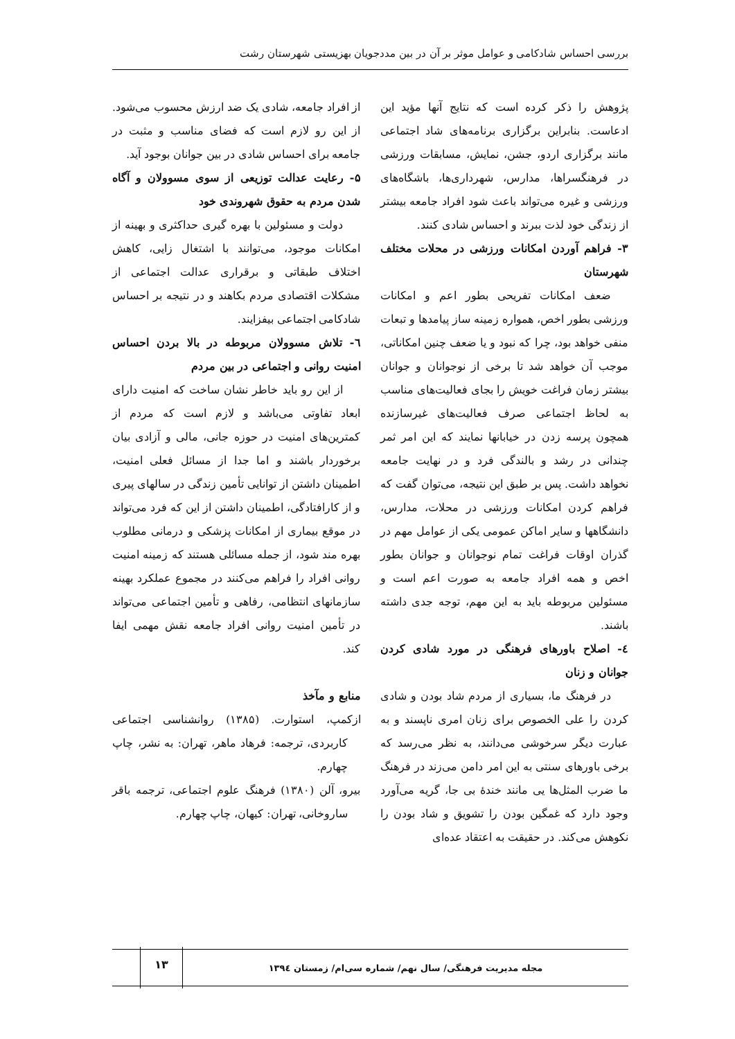بررسی احساس شادکامی و عوامل موثر بر آن در بین مددجویان بهزیستی شهرستان رشت
پژوهش را ذکر کرده است که نتایج آنها مؤید این ادعاست. بنابراین برگزاری برنامه‌های شاد اجتماعی مانند برگزاری اردو، جشن، نمایش، مسابقات ورزشی در فرهنگسراها، مدارس، شهرداری‌ها، باشگاه‌های ورزشی و غیره می‌تواند باعث شود افراد جامعه بیشتر از زندگی خود لذت ببرند و احساس شادی کنند.
۳- فراهم آوردن امکانات ورزشی در محلات مختلف شهرستان
ضعف امکانات تفریحی بطور اعم و امکانات ورزشی بطور اخص، همواره زمینه ساز پیامدها و تبعات منفی خواهد بود، چرا که نبود و یا ضعف چنین امکاناتی، موجب آن خواهد شد تا برخی از نوجوانان و جوانان بیشتر زمان فراغت خویش را بجای فعالیت‌های مناسب به لحاظ اجتماعی صرف فعالیت‌های غیرسازنده همچون پرسه زدن در خیابانها نمایند که این امر ثمر چندانی در رشد و بالندگی فرد و در نهایت جامعه نخواهد داشت. پس بر طبق این نتیجه، می‌توان گفت که فراهم کردن امکانات ورزشی در محلات، مدارس، دانشگاهها و سایر اماکن عمومی یکی از عوامل مهم در گذران اوقات فراغت تمام نوجوانان و جوانان بطور اخص و همه افراد جامعه به صورت اعم است و مسئولین مربوطه باید به این مهم، توجه جدی داشته باشند.
٤- اصلاح باورهای فرهنگی در مورد شادی کردن جوانان و زنان
در فرهنگ ما، بسیاری از مردم شاد بودن و شادی کردن را علی الخصوص برای زنان امری ناپسند و به عبارت دیگر سرخوشی می‌دانند، به نظر می‌رسد که برخی باورهای سنتی به این امر دامن می‌زند در فرهنگ ما ضرب المثل‌ها یی مانند خندهٔ بی جا، گریه می‌آورد وجود دارد که غمگین بودن را تشویق و شاد بودن را نکوهش می‌کند. در حقیقت به اعتقاد عده‌ای
از افراد جامعه، شادی یک ضد ارزش محسوب می‌شود. از این رو لازم است که فضای مناسب و مثبت در جامعه برای احساس شادی در بین جوانان بوجود آید.
۵- رعایت عدالت توزیعی از سوی مسوولان و آگاه شدن مردم به حقوق شهروندی خود
دولت و مسئولین با بهره گیری حداکثری و بهینه از امکانات موجود، می‌توانند با اشتغال زایی، کاهش اختلاف طبقاتی و برقراری عدالت اجتماعی از مشکلات اقتصادی مردم بکاهند و در نتیجه بر احساس شادکامی اجتماعی بیفزایند.
٦- تلاش مسوولان مربوطه در بالا بردن احساس امنیت روانی و اجتماعی در بین مردم
از این رو باید خاطر نشان ساخت که امنیت دارای ابعاد تفاوتی می‌باشد و لازم است که مردم از کمترین‌های امنیت در حوزه جانی، مالی و آزادی بیان برخوردار باشند و اما جدا از مسائل فعلی امنیت، اطمینان داشتن از توانایی تأمین زندگی در سالهای پیری و از کارافتادگی، اطمینان داشتن از این که فرد می‌تواند در موقع بیماری از امکانات پزشکی و درمانی مطلوب بهره مند شود، از جمله مسائلی هستند که زمینه امنیت روانی افراد را فراهم می‌کنند در مجموع عملکرد بهینه سازمانهای انتظامی، رفاهی و تأمین اجتماعی می‌تواند در تأمین امنیت روانی افراد جامعه نقش مهمی ایفا کند.
منابع و مآخذ
ازکمپ، استوارت. (۱۳۸۵) روانشناسی اجتماعی کاربردی، ترجمه: فرهاد ماهر، تهران: به نشر، چاپ چهارم.
بیرو، آلن (۱۳۸۰) فرهنگ علوم اجتماعی، ترجمه باقر ساروخانی، تهران: کیهان، چاپ چهارم.
مجله مدیریت فرهنگی/ سال نهم/ شماره سی‌ام/ زمستان ۱۳۹٤
۱۳